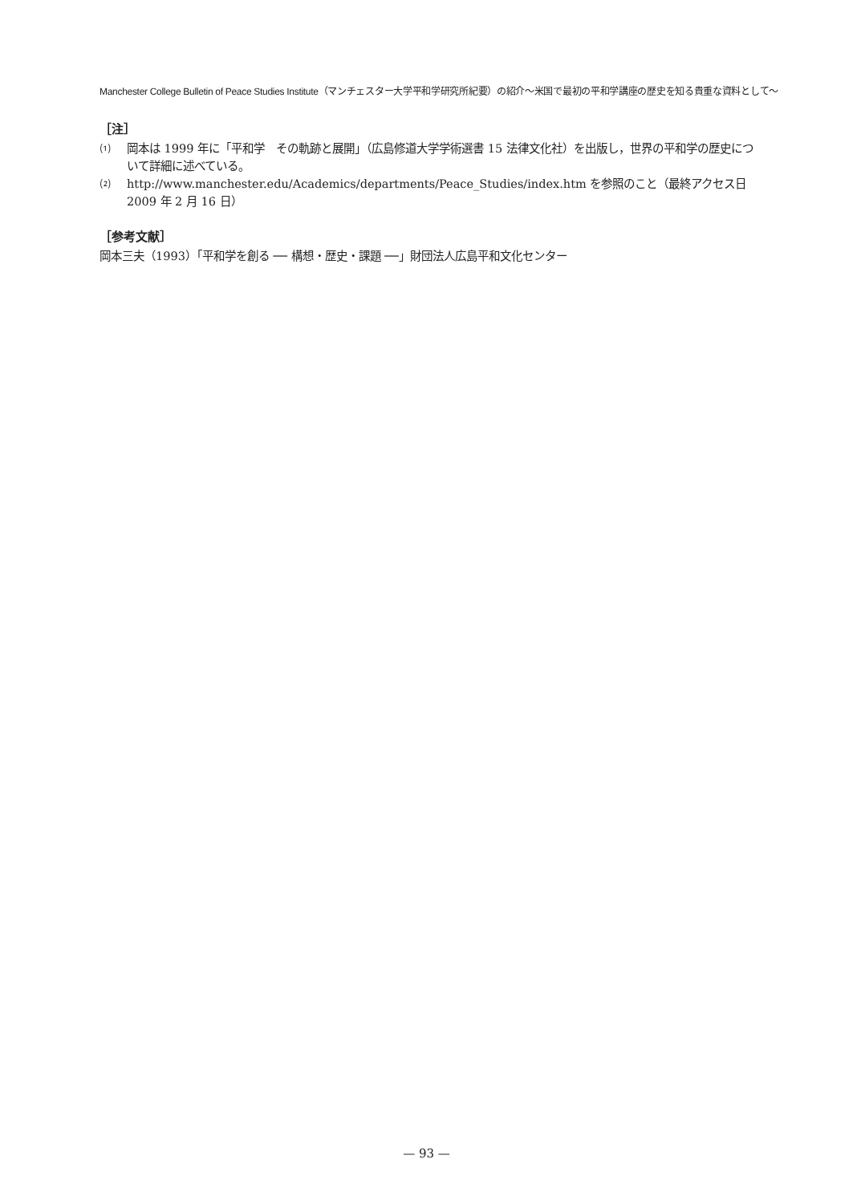Manchester College Bulletin of Peace Studies Institute（マンチェスター大学平和学研究所紀要）の紹介〜米国で最初の平和学講座の歴史を知る貴重な資料として〜
［注］
⑴ 岡本は 1999 年に「平和学　その軌跡と展開」（広島修道大学学術選書 15 法律文化社）を出版し，世界の平和学の歴史について詳細に述べている。
⑵ http://www.manchester.edu/Academics/departments/Peace_Studies/index.htm を参照のこと（最終アクセス日 2009 年 2 月 16 日）
［参考文献］
岡本三夫（1993）「平和学を創る ── 構想・歴史・課題 ──」財団法人広島平和文化センター
— 93 —